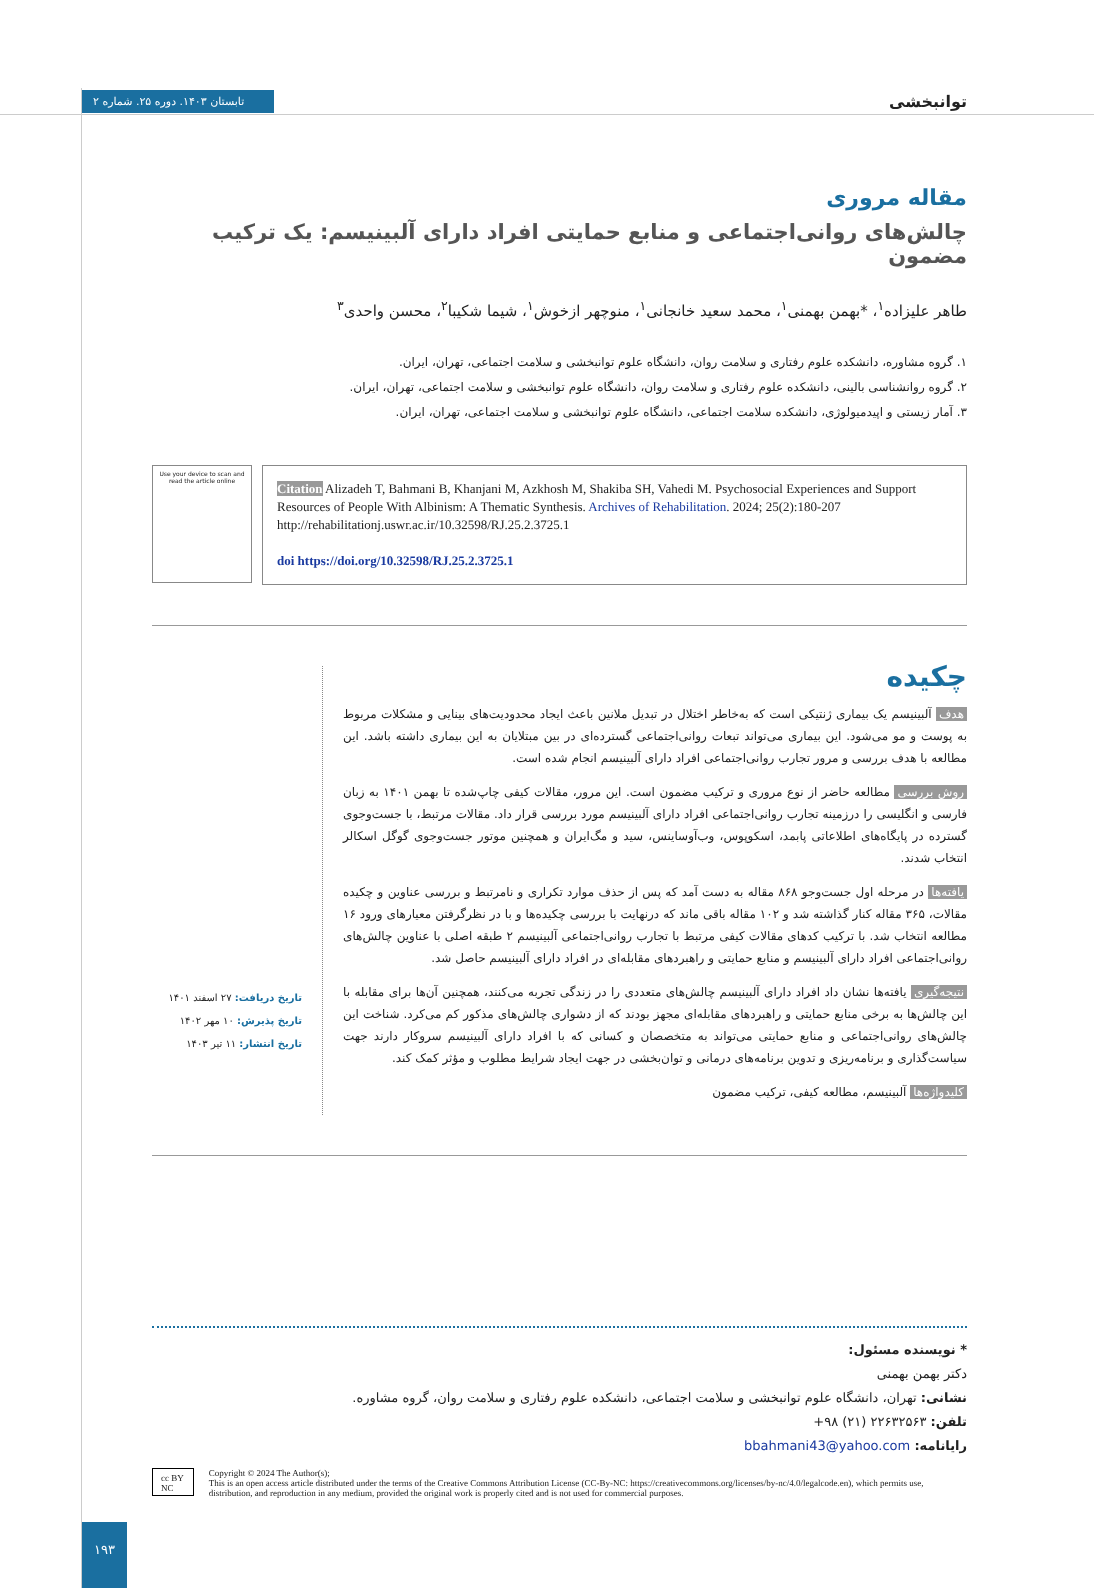توانبخشی تابستان ۱۴۰۳. دوره ۲۵. شماره ۲
مقاله مروری
چالش‌های روانی‌اجتماعی و منابع حمایتی افراد دارای آلبینیسم: یک ترکیب مضمون
طاهر علیزاده<sup>۱</sup>، *بهمن بهمنی<sup>۱</sup>، محمد سعید خانجانی<sup>۱</sup>، منوچهر ازخوش<sup>۱</sup>، شیما شکیبا<sup>۲</sup>، محسن واحدی<sup>۳</sup>
۱. گروه مشاوره، دانشکده علوم رفتاری و سلامت روان، دانشگاه علوم توانبخشی و سلامت اجتماعی، تهران، ایران.
۲. گروه روانشناسی بالینی، دانشکده علوم رفتاری و سلامت روان، دانشگاه علوم توانبخشی و سلامت اجتماعی، تهران، ایران.
۳. آمار زیستی و اپیدمیولوژی، دانشکده سلامت اجتماعی، دانشگاه علوم توانبخشی و سلامت اجتماعی، تهران، ایران.
Use your device to scan and read the article online
Citation Alizadeh T, Bahmani B, Khanjani M, Azkhosh M, Shakiba SH, Vahedi M. Psychosocial Experiences and Support Resources of People With Albinism: A Thematic Synthesis. Archives of Rehabilitation. 2024; 25(2):180-207 http://rehabilitationj.uswr.ac.ir/10.32598/RJ.25.2.3725.1
doi https://doi.org/10.32598/RJ.25.2.3725.1
چکیده
هدف آلبینیسم یک بیماری ژنتیکی است که به‌خاطر اختلال در تبدیل ملانین باعث ایجاد محدودیت‌های بینایی و مشکلات مربوط به پوست و مو می‌شود. این بیماری می‌تواند تبعات روانی‌اجتماعی گسترده‌ای در بین مبتلایان به این بیماری داشته باشد. این مطالعه با هدف بررسی و مرور تجارب روانی‌اجتماعی افراد دارای آلبینیسم انجام شده است.
روش بررسی مطالعه حاضر از نوع مروری و ترکیب مضمون است. این مرور، مقالات کیفی چاپ‌شده تا بهمن ۱۴۰۱ به زبان فارسی و انگلیسی را درزمینه تجارب روانی‌اجتماعی افراد دارای آلبینیسم مورد بررسی قرار داد. مقالات مرتبط، با جست‌وجوی گسترده در پایگاه‌های اطلاعاتی پابمد، اسکوپوس، وب‌آوساینس، سید و مگ‌ایران و همچنین موتور جست‌وجوی گوگل اسکالر انتخاب شدند.
یافته‌ها در مرحله اول جست‌وجو ۸۶۸ مقاله به دست آمد که پس از حذف موارد تکراری و نامرتبط و بررسی عناوین و چکیده مقالات، ۳۶۵ مقاله کنار گذاشته شد و ۱۰۲ مقاله باقی ماند که درنهایت با بررسی چکیده‌ها و با در نظرگرفتن معیارهای ورود ۱۶ مطالعه انتخاب شد. با ترکیب کدهای مقالات کیفی مرتبط با تجارب روانی‌اجتماعی آلبینیسم ۲ طبقه اصلی با عناوین چالش‌های روانی‌اجتماعی افراد دارای آلبینیسم و منابع حمایتی و راهبردهای مقابله‌ای در افراد دارای آلبینیسم حاصل شد.
نتیجه‌گیری یافته‌ها نشان داد افراد دارای آلبینیسم چالش‌های متعددی را در زندگی تجربه می‌کنند، همچنین آن‌ها برای مقابله با این چالش‌ها به برخی منابع حمایتی و راهبردهای مقابله‌ای مجهز بودند که از دشواری چالش‌های مذکور کم می‌کرد. شناخت این چالش‌های روانی‌اجتماعی و منابع حمایتی می‌تواند به متخصصان و کسانی که با افراد دارای آلبینیسم سروکار دارند جهت سیاست‌گذاری و برنامه‌ریزی و تدوین برنامه‌های درمانی و توان‌بخشی در جهت ایجاد شرایط مطلوب و مؤثر کمک کند.
کلیدواژه‌ها آلبینیسم، مطالعه کیفی، ترکیب مضمون
تاریخ دریافت: ۲۷ اسفند ۱۴۰۱
تاریخ پذیرش: ۱۰ مهر ۱۴۰۲
تاریخ انتشار: ۱۱ تیر ۱۴۰۳
* نویسنده مسئول:
دکتر بهمن بهمنی
نشانی: تهران، دانشگاه علوم توانبخشی و سلامت اجتماعی، دانشکده علوم رفتاری و سلامت روان، گروه مشاوره.
تلفن: ۲۲۶۳۲۵۶۳ (۲۱) ۹۸+
رایانامه: bbahmani43@yahoo.com
cc BY NC
Copyright © 2024 The Author(s);
This is an open access article distributed under the terms of the Creative Commons Attribution License (CC-By-NC: https://creativecommons.org/licenses/by-nc/4.0/legalcode.en), which permits use, distribution, and reproduction in any medium, provided the original work is properly cited and is not used for commercial purposes.
۱۹۳